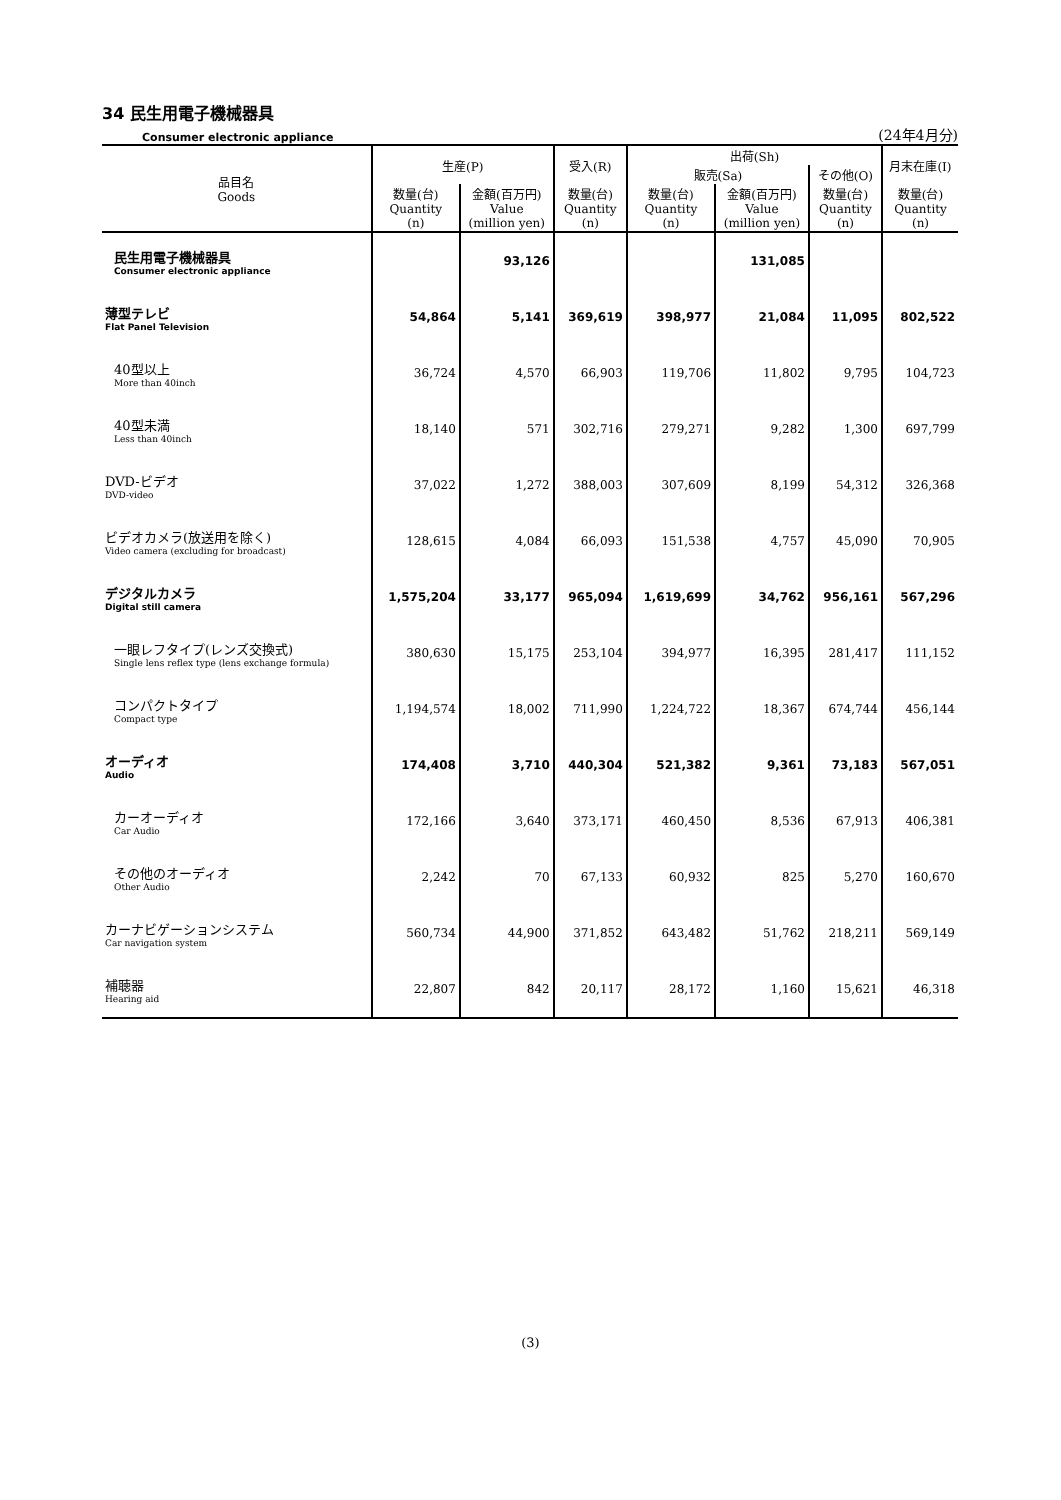34 民生用電子機械器具
Consumer electronic appliance (24年4月分)
| 品目名 Goods | 生産(P) | | 受入(R) | 出荷(Sh) | | | 月末在庫(I) |
| --- | --- | --- | --- | --- | --- | --- | --- |
| | | | | 販売(Sa) | | その他(O) | |
| | 数量(台) Quantity (n) | 金額(百万円) Value (million yen) | 数量(台) Quantity (n) | 数量(台) Quantity (n) | 金額(百万円) Value (million yen) | 数量(台) Quantity (n) | 数量(台) Quantity (n) |
| 民生用電子機械器具 Consumer electronic appliance | | 93,126 | | | 131,085 | | |
| 薄型テレビ Flat Panel Television | 54,864 | 5,141 | 369,619 | 398,977 | 21,084 | 11,095 | 802,522 |
| 40型以上 More than 40inch | 36,724 | 4,570 | 66,903 | 119,706 | 11,802 | 9,795 | 104,723 |
| 40型未満 Less than 40inch | 18,140 | 571 | 302,716 | 279,271 | 9,282 | 1,300 | 697,799 |
| DVD-ビデオ DVD-video | 37,022 | 1,272 | 388,003 | 307,609 | 8,199 | 54,312 | 326,368 |
| ビデオカメラ(放送用を除く) Video camera (excluding for broadcast) | 128,615 | 4,084 | 66,093 | 151,538 | 4,757 | 45,090 | 70,905 |
| デジタルカメラ Digital still camera | 1,575,204 | 33,177 | 965,094 | 1,619,699 | 34,762 | 956,161 | 567,296 |
| 一眼レフタイプ(レンズ交換式) Single lens reflex type (lens exchange formula) | 380,630 | 15,175 | 253,104 | 394,977 | 16,395 | 281,417 | 111,152 |
| コンパクトタイプ Compact type | 1,194,574 | 18,002 | 711,990 | 1,224,722 | 18,367 | 674,744 | 456,144 |
| オーディオ Audio | 174,408 | 3,710 | 440,304 | 521,382 | 9,361 | 73,183 | 567,051 |
| カーオーディオ Car Audio | 172,166 | 3,640 | 373,171 | 460,450 | 8,536 | 67,913 | 406,381 |
| その他のオーディオ Other Audio | 2,242 | 70 | 67,133 | 60,932 | 825 | 5,270 | 160,670 |
| カーナビゲーションシステム Car navigation system | 560,734 | 44,900 | 371,852 | 643,482 | 51,762 | 218,211 | 569,149 |
| 補聴器 Hearing aid | 22,807 | 842 | 20,117 | 28,172 | 1,160 | 15,621 | 46,318 |
(3)